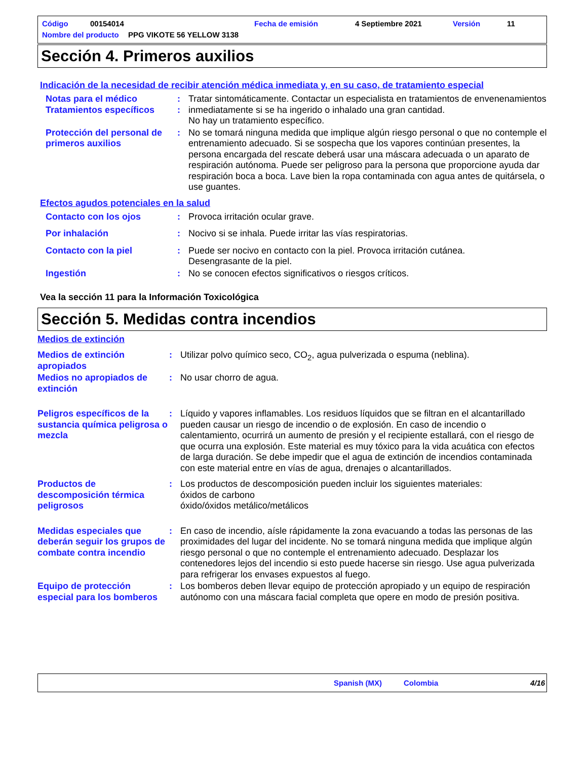Código 00154014 Fecha de emisión 4 Septiembre 2021 Versión 11
Nombre del producto PPG VIKOTE 56 YELLOW 3138
Sección 4. Primeros auxilios
Indicación de la necesidad de recibir atención médica inmediata y, en su caso, de tratamiento especial
Notas para el médico
Tratamientos específicos
:
:
Tratar sintomáticamente. Contactar un especialista en tratamientos de envenenamientos inmediatamente si se ha ingerido o inhalado una gran cantidad.
No hay un tratamiento específico.
Protección del personal de primeros auxilios
: No se tomará ninguna medida que implique algún riesgo personal o que no contemple el entrenamiento adecuado. Si se sospecha que los vapores continúan presentes, la persona encargada del rescate deberá usar una máscara adecuada o un aparato de respiración autónoma. Puede ser peligroso para la persona que proporcione ayuda dar respiración boca a boca. Lave bien la ropa contaminada con agua antes de quitársela, o use guantes.
Efectos agudos potenciales en la salud
Contacto con los ojos : Provoca irritación ocular grave.
Por inhalación : Nocivo si se inhala. Puede irritar las vías respiratorias.
Contacto con la piel : Puede ser nocivo en contacto con la piel. Provoca irritación cutánea.
Desengrasante de la piel.
Ingestión : No se conocen efectos significativos o riesgos críticos.
Vea la sección 11 para la Información Toxicológica
Sección 5. Medidas contra incendios
Medios de extinción
Medios de extinción apropiados
: Utilizar polvo químico seco, CO<sub>2</sub>, agua pulverizada o espuma (neblina).
Medios no apropiados de extinción
: No usar chorro de agua.
Peligros específicos de la sustancia química peligrosa o mezcla
: Líquido y vapores inflamables. Los residuos líquidos que se filtran en el alcantarillado pueden causar un riesgo de incendio o de explosión. En caso de incendio o calentamiento, ocurrirá un aumento de presión y el recipiente estallará, con el riesgo de que ocurra una explosión. Este material es muy tóxico para la vida acuática con efectos de larga duración. Se debe impedir que el agua de extinción de incendios contaminada con este material entre en vías de agua, drenajes o alcantarillados.
Productos de descomposición térmica peligrosos
: Los productos de descomposición pueden incluir los siguientes materiales:
óxidos de carbono
óxido/óxidos metálico/metálicos
Medidas especiales que deberán seguir los grupos de combate contra incendio
: En caso de incendio, aísle rápidamente la zona evacuando a todas las personas de las proximidades del lugar del incidente. No se tomará ninguna medida que implique algún riesgo personal o que no contemple el entrenamiento adecuado. Desplazar los contenedores lejos del incendio si esto puede hacerse sin riesgo. Use agua pulverizada para refrigerar los envases expuestos al fuego.
Equipo de protección especial para los bomberos
: Los bomberos deben llevar equipo de protección apropiado y un equipo de respiración autónomo con una máscara facial completa que opere en modo de presión positiva.
Spanish (MX) Colombia 4/16